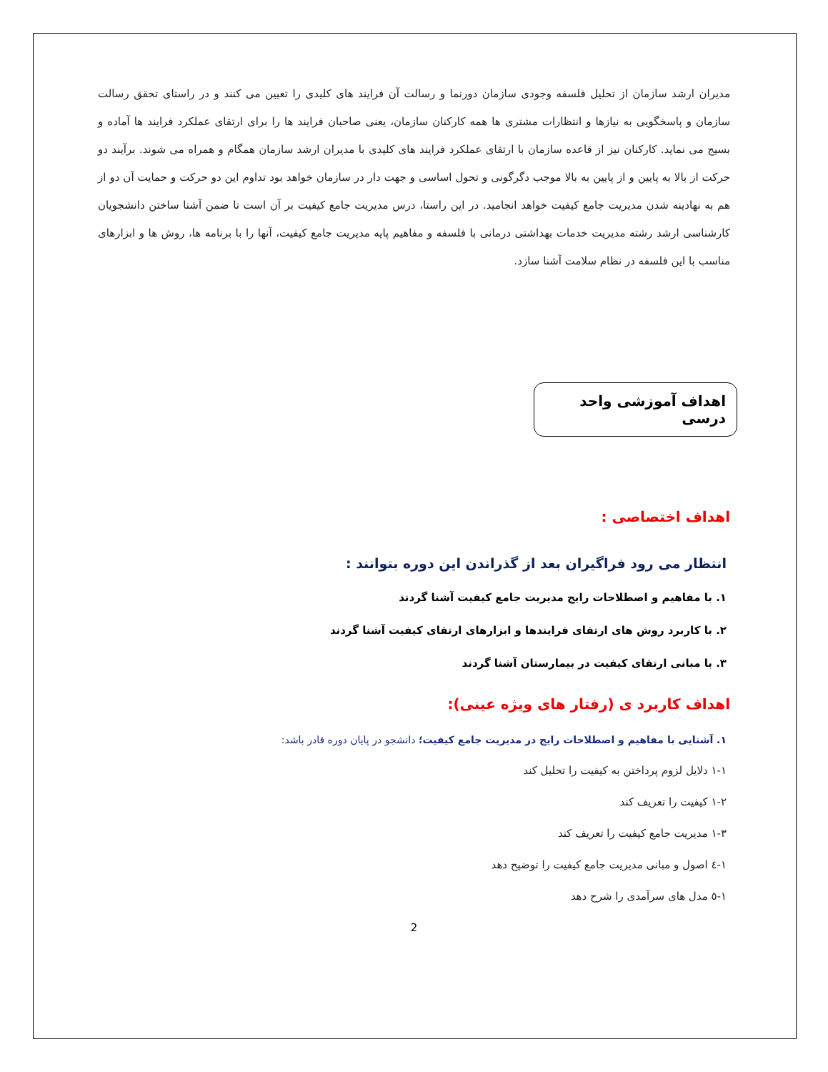مدیران ارشد سازمان از تحلیل فلسفه وجودی سازمان دورنما و رسالت آن فرایند های کلیدی را تعیین می کنند و در راستای تحقق رسالت سازمان و پاسخگویی به نیازها و انتظارات مشتری ها همه کارکنان سازمان، یعنی صاحبان فرایند ها را برای ارتقای عملکرد فرایند ها آماده و بسیج می نماید. کارکنان نیز از قاعده سازمان با ارتقای عملکرد فرایند های کلیدی با مدیران ارشد سازمان همگام و همراه می شوند. برآیند دو حرکت از بالا به پایین و از پایین به بالا موجب دگرگونی و تحول اساسی و جهت دار در سازمان خواهد بود تداوم این دو حرکت و حمایت آن دو از هم به نهادینه شدن مدیریت جامع کیفیت خواهد انجامید. در این راستا، درس مدیریت جامع کیفیت بر آن است تا ضمن آشنا ساختن دانشجویان کارشناسی ارشد رشته مدیریت خدمات بهداشتی درمانی با فلسفه و مفاهیم پایه مدیریت جامع کیفیت، آنها را با برنامه ها، روش ها و ابزارهای مناسب با این فلسفه در نظام سلامت آشنا سازد.
اهداف آموزشی واحد درسی
اهداف اختصاصی :
انتظار می رود فراگیران بعد از گذراندن این دوره بتوانند :
۱. با مفاهیم و اصطلاحات رایج مدیریت جامع کیفیت آشنا گردند
۲. با کاربرد روش های ارتقای فرایندها و ابزارهای ارتقای کیفیت آشنا گردند
۳. با مبانی ارتقای کیفیت در بیمارستان آشنا گردند
اهداف کاربرد ی (رفتار های ویژه عینی):
۱. آشنایی با مفاهیم و اصطلاحات رایج در مدیریت جامع کیفیت؛ دانشجو در پایان دوره قادر باشد:
۱-۱ دلایل لزوم پرداختن به کیفیت را تحلیل کند
۱-۲ کیفیت را تعریف کند
۱-۳ مدیریت جامع کیفیت را تعریف کند
۱-٤ اصول و مبانی مدیریت جامع کیفیت را توضیح دهد
۱-٥ مدل های سرآمدی را شرح دهد
2